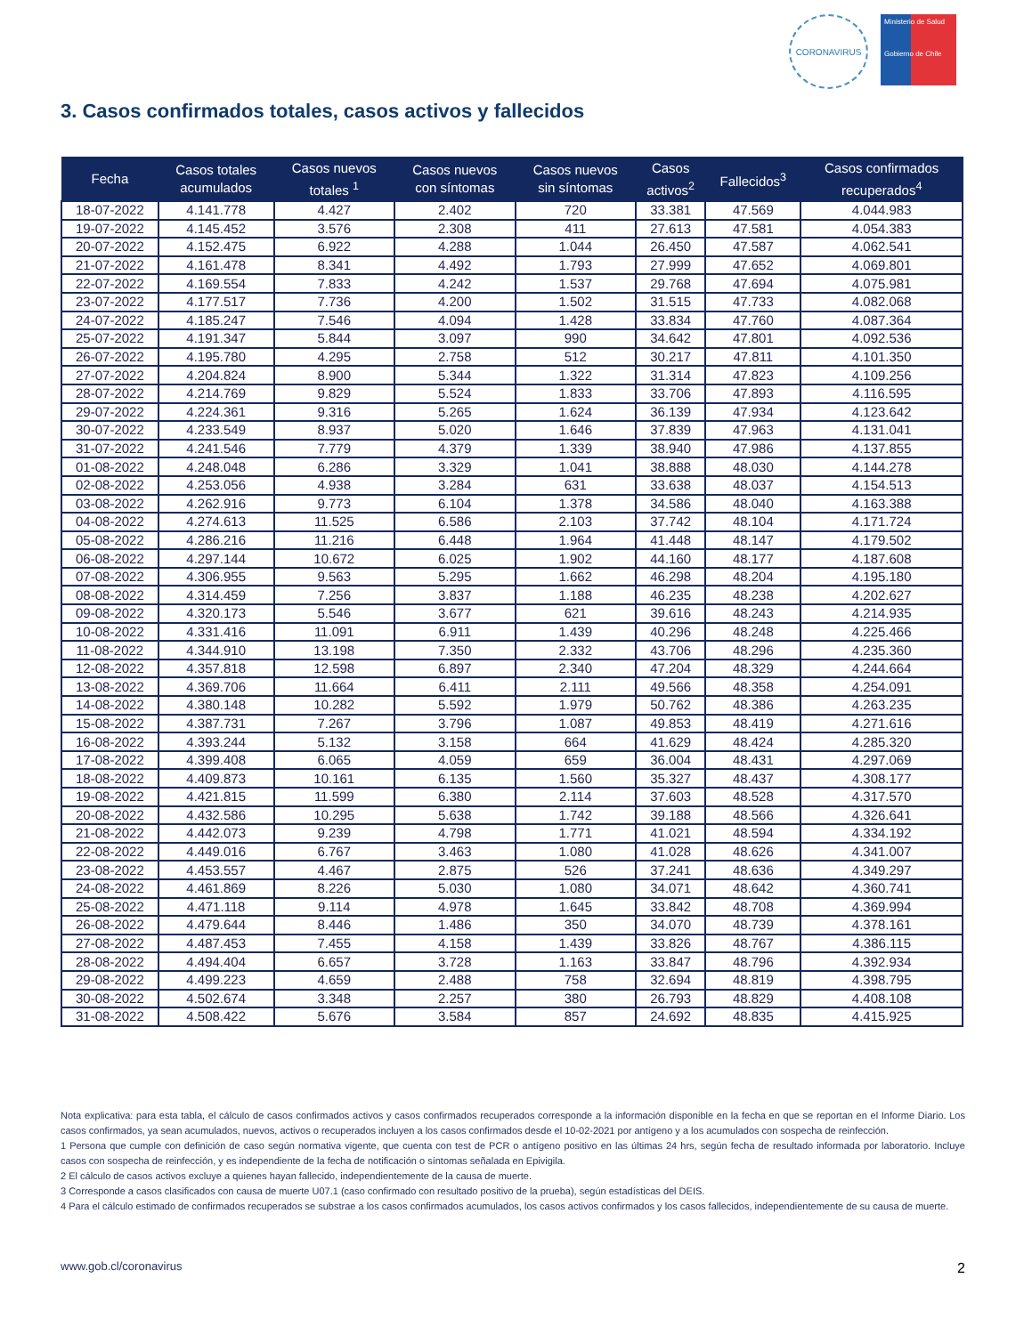CORONAVIRUS
Ministerio de Salud
Gobierno de Chile
3. Casos confirmados totales, casos activos y fallecidos
| Fecha | Casos totales acumulados | Casos nuevos totales <sup>1</sup> | Casos nuevos con síntomas | Casos nuevos sin síntomas | Casos activos<sup>2</sup> | Fallecidos<sup>3</sup> | Casos confirmados recuperados<sup>4</sup> |
| --- | --- | --- | --- | --- | --- | --- | --- |
| 18-07-2022 | 4.141.778 | 4.427 | 2.402 | 720 | 33.381 | 47.569 | 4.044.983 |
| 19-07-2022 | 4.145.452 | 3.576 | 2.308 | 411 | 27.613 | 47.581 | 4.054.383 |
| 20-07-2022 | 4.152.475 | 6.922 | 4.288 | 1.044 | 26.450 | 47.587 | 4.062.541 |
| 21-07-2022 | 4.161.478 | 8.341 | 4.492 | 1.793 | 27.999 | 47.652 | 4.069.801 |
| 22-07-2022 | 4.169.554 | 7.833 | 4.242 | 1.537 | 29.768 | 47.694 | 4.075.981 |
| 23-07-2022 | 4.177.517 | 7.736 | 4.200 | 1.502 | 31.515 | 47.733 | 4.082.068 |
| 24-07-2022 | 4.185.247 | 7.546 | 4.094 | 1.428 | 33.834 | 47.760 | 4.087.364 |
| 25-07-2022 | 4.191.347 | 5.844 | 3.097 | 990 | 34.642 | 47.801 | 4.092.536 |
| 26-07-2022 | 4.195.780 | 4.295 | 2.758 | 512 | 30.217 | 47.811 | 4.101.350 |
| 27-07-2022 | 4.204.824 | 8.900 | 5.344 | 1.322 | 31.314 | 47.823 | 4.109.256 |
| 28-07-2022 | 4.214.769 | 9.829 | 5.524 | 1.833 | 33.706 | 47.893 | 4.116.595 |
| 29-07-2022 | 4.224.361 | 9.316 | 5.265 | 1.624 | 36.139 | 47.934 | 4.123.642 |
| 30-07-2022 | 4.233.549 | 8.937 | 5.020 | 1.646 | 37.839 | 47.963 | 4.131.041 |
| 31-07-2022 | 4.241.546 | 7.779 | 4.379 | 1.339 | 38.940 | 47.986 | 4.137.855 |
| 01-08-2022 | 4.248.048 | 6.286 | 3.329 | 1.041 | 38.888 | 48.030 | 4.144.278 |
| 02-08-2022 | 4.253.056 | 4.938 | 3.284 | 631 | 33.638 | 48.037 | 4.154.513 |
| 03-08-2022 | 4.262.916 | 9.773 | 6.104 | 1.378 | 34.586 | 48.040 | 4.163.388 |
| 04-08-2022 | 4.274.613 | 11.525 | 6.586 | 2.103 | 37.742 | 48.104 | 4.171.724 |
| 05-08-2022 | 4.286.216 | 11.216 | 6.448 | 1.964 | 41.448 | 48.147 | 4.179.502 |
| 06-08-2022 | 4.297.144 | 10.672 | 6.025 | 1.902 | 44.160 | 48.177 | 4.187.608 |
| 07-08-2022 | 4.306.955 | 9.563 | 5.295 | 1.662 | 46.298 | 48.204 | 4.195.180 |
| 08-08-2022 | 4.314.459 | 7.256 | 3.837 | 1.188 | 46.235 | 48.238 | 4.202.627 |
| 09-08-2022 | 4.320.173 | 5.546 | 3.677 | 621 | 39.616 | 48.243 | 4.214.935 |
| 10-08-2022 | 4.331.416 | 11.091 | 6.911 | 1.439 | 40.296 | 48.248 | 4.225.466 |
| 11-08-2022 | 4.344.910 | 13.198 | 7.350 | 2.332 | 43.706 | 48.296 | 4.235.360 |
| 12-08-2022 | 4.357.818 | 12.598 | 6.897 | 2.340 | 47.204 | 48.329 | 4.244.664 |
| 13-08-2022 | 4.369.706 | 11.664 | 6.411 | 2.111 | 49.566 | 48.358 | 4.254.091 |
| 14-08-2022 | 4.380.148 | 10.282 | 5.592 | 1.979 | 50.762 | 48.386 | 4.263.235 |
| 15-08-2022 | 4.387.731 | 7.267 | 3.796 | 1.087 | 49.853 | 48.419 | 4.271.616 |
| 16-08-2022 | 4.393.244 | 5.132 | 3.158 | 664 | 41.629 | 48.424 | 4.285.320 |
| 17-08-2022 | 4.399.408 | 6.065 | 4.059 | 659 | 36.004 | 48.431 | 4.297.069 |
| 18-08-2022 | 4.409.873 | 10.161 | 6.135 | 1.560 | 35.327 | 48.437 | 4.308.177 |
| 19-08-2022 | 4.421.815 | 11.599 | 6.380 | 2.114 | 37.603 | 48.528 | 4.317.570 |
| 20-08-2022 | 4.432.586 | 10.295 | 5.638 | 1.742 | 39.188 | 48.566 | 4.326.641 |
| 21-08-2022 | 4.442.073 | 9.239 | 4.798 | 1.771 | 41.021 | 48.594 | 4.334.192 |
| 22-08-2022 | 4.449.016 | 6.767 | 3.463 | 1.080 | 41.028 | 48.626 | 4.341.007 |
| 23-08-2022 | 4.453.557 | 4.467 | 2.875 | 526 | 37.241 | 48.636 | 4.349.297 |
| 24-08-2022 | 4.461.869 | 8.226 | 5.030 | 1.080 | 34.071 | 48.642 | 4.360.741 |
| 25-08-2022 | 4.471.118 | 9.114 | 4.978 | 1.645 | 33.842 | 48.708 | 4.369.994 |
| 26-08-2022 | 4.479.644 | 8.446 | 1.486 | 350 | 34.070 | 48.739 | 4.378.161 |
| 27-08-2022 | 4.487.453 | 7.455 | 4.158 | 1.439 | 33.826 | 48.767 | 4.386.115 |
| 28-08-2022 | 4.494.404 | 6.657 | 3.728 | 1.163 | 33.847 | 48.796 | 4.392.934 |
| 29-08-2022 | 4.499.223 | 4.659 | 2.488 | 758 | 32.694 | 48.819 | 4.398.795 |
| 30-08-2022 | 4.502.674 | 3.348 | 2.257 | 380 | 26.793 | 48.829 | 4.408.108 |
| 31-08-2022 | 4.508.422 | 5.676 | 3.584 | 857 | 24.692 | 48.835 | 4.415.925 |
Nota explicativa: para esta tabla, el cálculo de casos confirmados activos y casos confirmados recuperados corresponde a la información disponible en la fecha en que se reportan en el Informe Diario. Los casos confirmados, ya sean acumulados, nuevos, activos o recuperados incluyen a los casos confirmados desde el 10-02-2021 por antígeno y a los acumulados con sospecha de reinfección.
1 Persona que cumple con definición de caso según normativa vigente, que cuenta con test de PCR o antígeno positivo en las últimas 24 hrs, según fecha de resultado informada por laboratorio. Incluye casos con sospecha de reinfección, y es independiente de la fecha de notificación o síntomas señalada en Epivigila.
2 El cálculo de casos activos excluye a quienes hayan fallecido, independientemente de la causa de muerte.
3 Corresponde a casos clasificados con causa de muerte U07.1 (caso confirmado con resultado positivo de la prueba), según estadísticas del DEIS.
4 Para el cálculo estimado de confirmados recuperados se substrae a los casos confirmados acumulados, los casos activos confirmados y los casos fallecidos, independientemente de su causa de muerte.
www.gob.cl/coronavirus 2